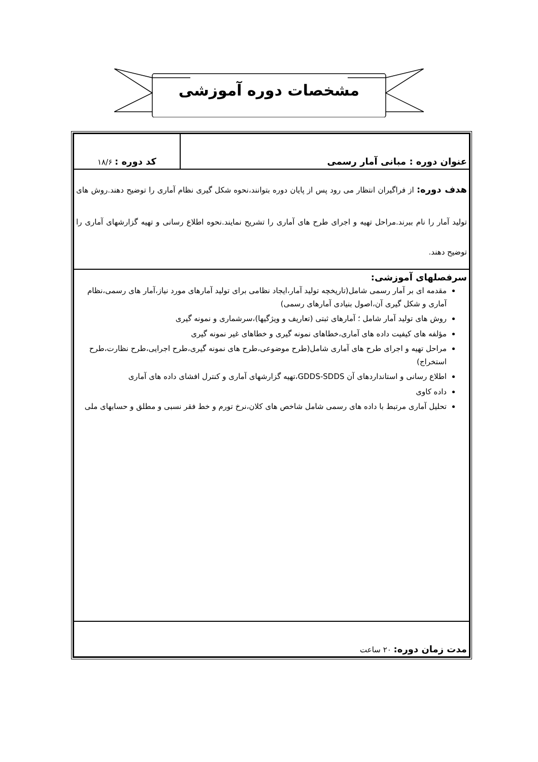مشخصات دوره آموزشی
| عنوان دوره : مبانی آمار رسمی | کد دوره : ۱۸/۶ |
| هدف دوره: از فراگیران انتظار می رود پس از پایان دوره بتوانند،نحوه شکل گیری نظام آماری را توضیح دهند.روش های تولید آمار را نام ببرند.مراحل تهیه و اجرای طرح های آماری را تشریح نمایند.نحوه اطلاع رسانی و تهیه گزارشهای آماری را توضیح دهند. | |
| سرفصلهای آموزشی: مقدمه ای بر آمار رسمی شامل(تاریخچه تولید آمار،ایجاد نظامی برای تولید آمارهای مورد نیاز،آمار های رسمی،نظام آماری و شکل گیری آن،اصول بنیادی آمارهای رسمی) روش های تولید آمار شامل ؛ آمارهای ثبتی (تعاریف و ویژگیها)،سرشماری و نمونه گیری مؤلفه های کیفیت داده های آماری،خطاهای نمونه گیری و خطاهای غیر نمونه گیری مراحل تهیه و اجرای طرح های آماری شامل(طرح موضوعی،طرح های نمونه گیری،طرح اجرایی،طرح نظارت،طرح استخراج) اطلاع رسانی و استانداردهای آن GDDS-SDDS،تهیه گزارشهای آماری و کنترل افشای داده های آماری داده کاوی تحلیل آماری مرتبط با داده های رسمی شامل شاخص های کلان،نرخ تورم و خط فقر نسبی و مطلق و حسابهای ملی | |
| مدت زمان دوره: ۲۰ ساعت | |